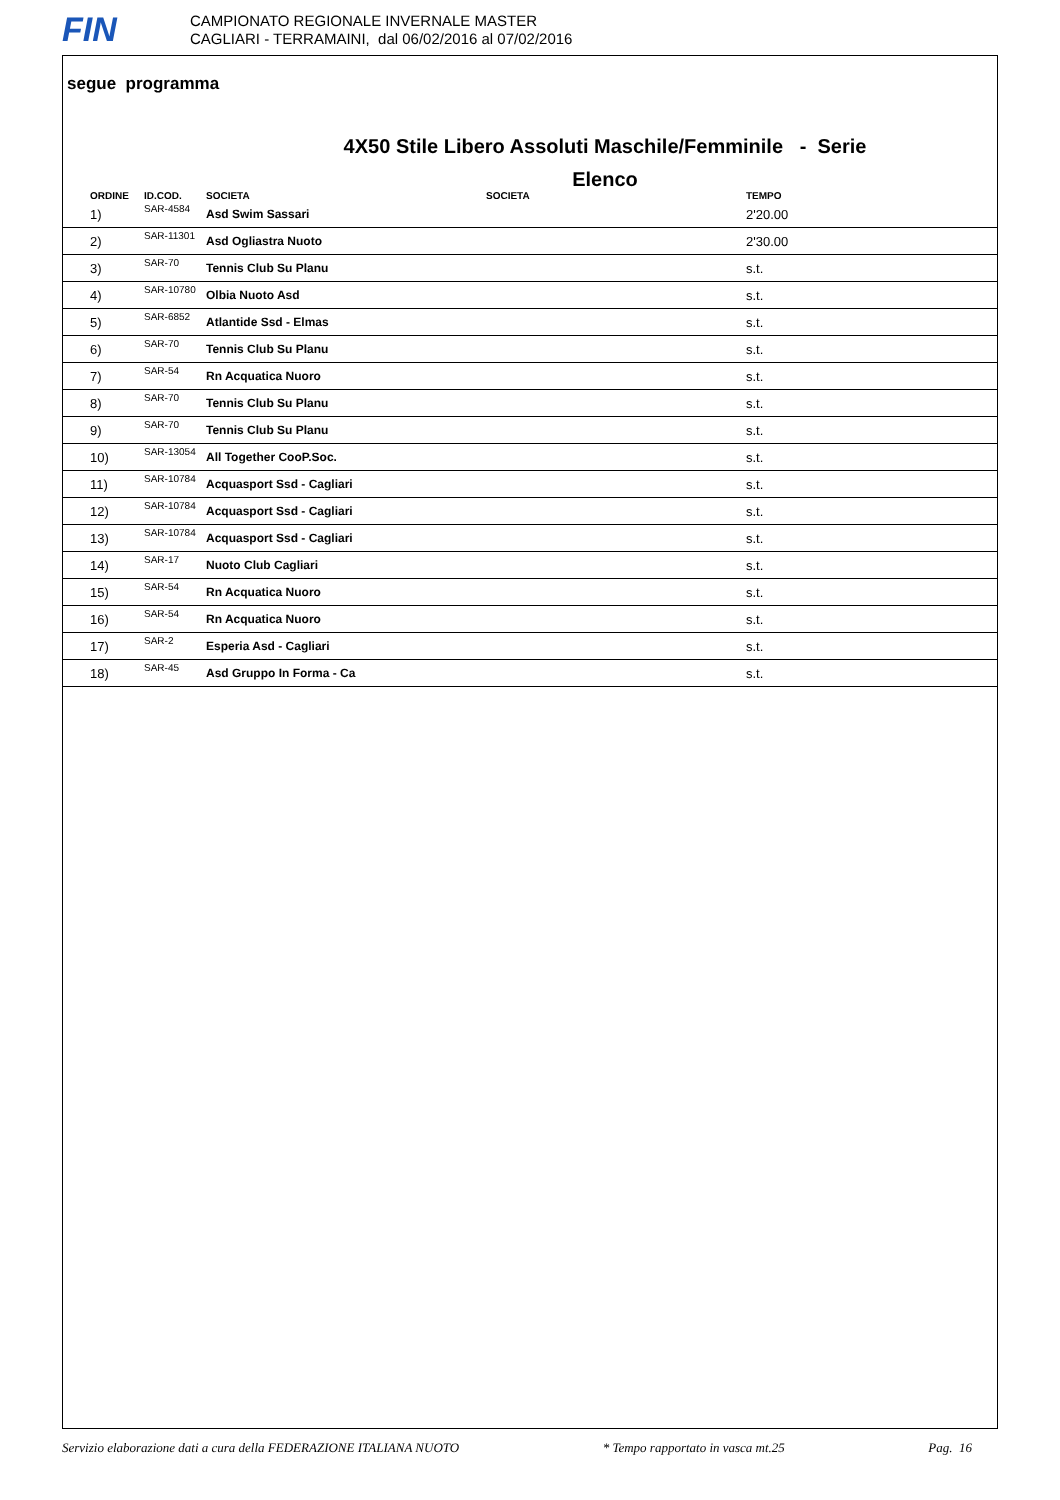FIN
CAMPIONATO REGIONALE INVERNALE MASTER
CAGLIARI - TERRAMAINI, dal 06/02/2016 al 07/02/2016
segue programma
4X50 Stile Libero Assoluti Maschile/Femminile - Serie
Elenco
| ORDINE | ID.COD. | SOCIETA | SOCIETA | TEMPO |
| --- | --- | --- | --- | --- |
| 1) | SAR-4584 | Asd Swim Sassari | | 2'20.00 |
| 2) | SAR-11301 | Asd Ogliastra Nuoto | | 2'30.00 |
| 3) | SAR-70 | Tennis Club Su Planu | | s.t. |
| 4) | SAR-10780 | Olbia Nuoto Asd | | s.t. |
| 5) | SAR-6852 | Atlantide Ssd - Elmas | | s.t. |
| 6) | SAR-70 | Tennis Club Su Planu | | s.t. |
| 7) | SAR-54 | Rn Acquatica Nuoro | | s.t. |
| 8) | SAR-70 | Tennis Club Su Planu | | s.t. |
| 9) | SAR-70 | Tennis Club Su Planu | | s.t. |
| 10) | SAR-13054 | All Together CooP.Soc. | | s.t. |
| 11) | SAR-10784 | Acquasport Ssd - Cagliari | | s.t. |
| 12) | SAR-10784 | Acquasport Ssd - Cagliari | | s.t. |
| 13) | SAR-10784 | Acquasport Ssd - Cagliari | | s.t. |
| 14) | SAR-17 | Nuoto Club Cagliari | | s.t. |
| 15) | SAR-54 | Rn Acquatica Nuoro | | s.t. |
| 16) | SAR-54 | Rn Acquatica Nuoro | | s.t. |
| 17) | SAR-2 | Esperia Asd - Cagliari | | s.t. |
| 18) | SAR-45 | Asd Gruppo In Forma - Ca | | s.t. |
Servizio elaborazione dati a cura della FEDERAZIONE ITALIANA NUOTO * Tempo rapportato in vasca mt.25 Pag. 16